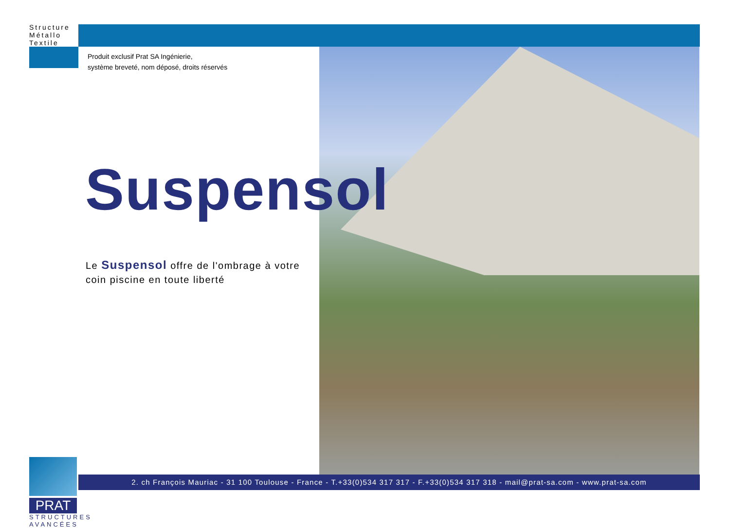Structure
Métallo
Textile
Produit exclusif Prat SA Ingénierie,
système breveté, nom déposé, droits réservés
Suspensol
Le Suspensol offre de l'ombrage à votre coin piscine en toute liberté
PRAT
STRUCTURES
AVANCÉES
2. ch François Mauriac - 31 100 Toulouse - France - T.+33(0)534 317 317 - F.+33(0)534 317 318 - mail@prat-sa.com - www.prat-sa.com